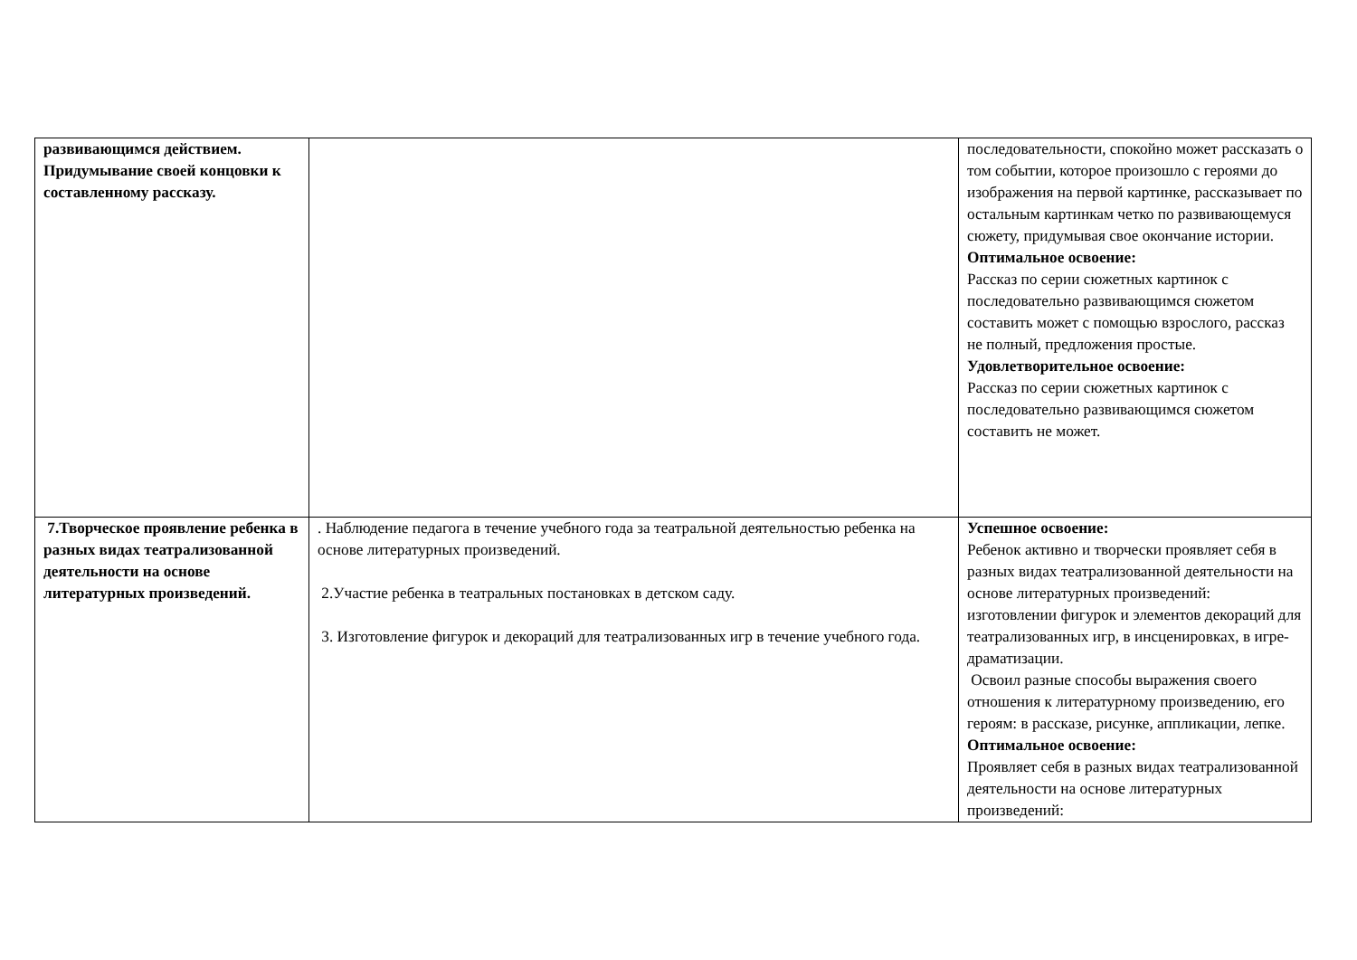| развивающимся действием. Придумывание своей концовки к составленному рассказу. | | последовательности, спокойно может рассказать о том событии, которое произошло с героями до изображения на первой картинке, рассказывает по остальным картинкам четко по развивающемуся сюжету, придумывая свое окончание истории. Оптимальное освоение: Рассказ по серии сюжетных картинок с последовательно развивающимся сюжетом составить может с помощью взрослого, рассказ не полный, предложения простые. Удовлетворительное освоение: Рассказ по серии сюжетных картинок с последовательно развивающимся сюжетом составить не может. |
| 7.Творческое проявление ребенка в разных видах театрализованной деятельности на основе литературных произведений. | . Наблюдение педагога в течение учебного года за театральной деятельностью ребенка на основе литературных произведений. 2.Участие ребенка в театральных постановках в детском саду. 3. Изготовление фигурок и декораций для театрализованных игр в течение учебного года. | Успешное освоение: Ребенок активно и творчески проявляет себя в разных видах театрализованной деятельности на основе литературных произведений: изготовлении фигурок и элементов декораций для театрализованных игр, в инсценировках, в игре-драматизации. Освоил разные способы выражения своего отношения к литературному произведению, его героям: в рассказе, рисунке, аппликации, лепке. Оптимальное освоение: Проявляет себя в разных видах театрализованной деятельности на основе литературных произведений: |